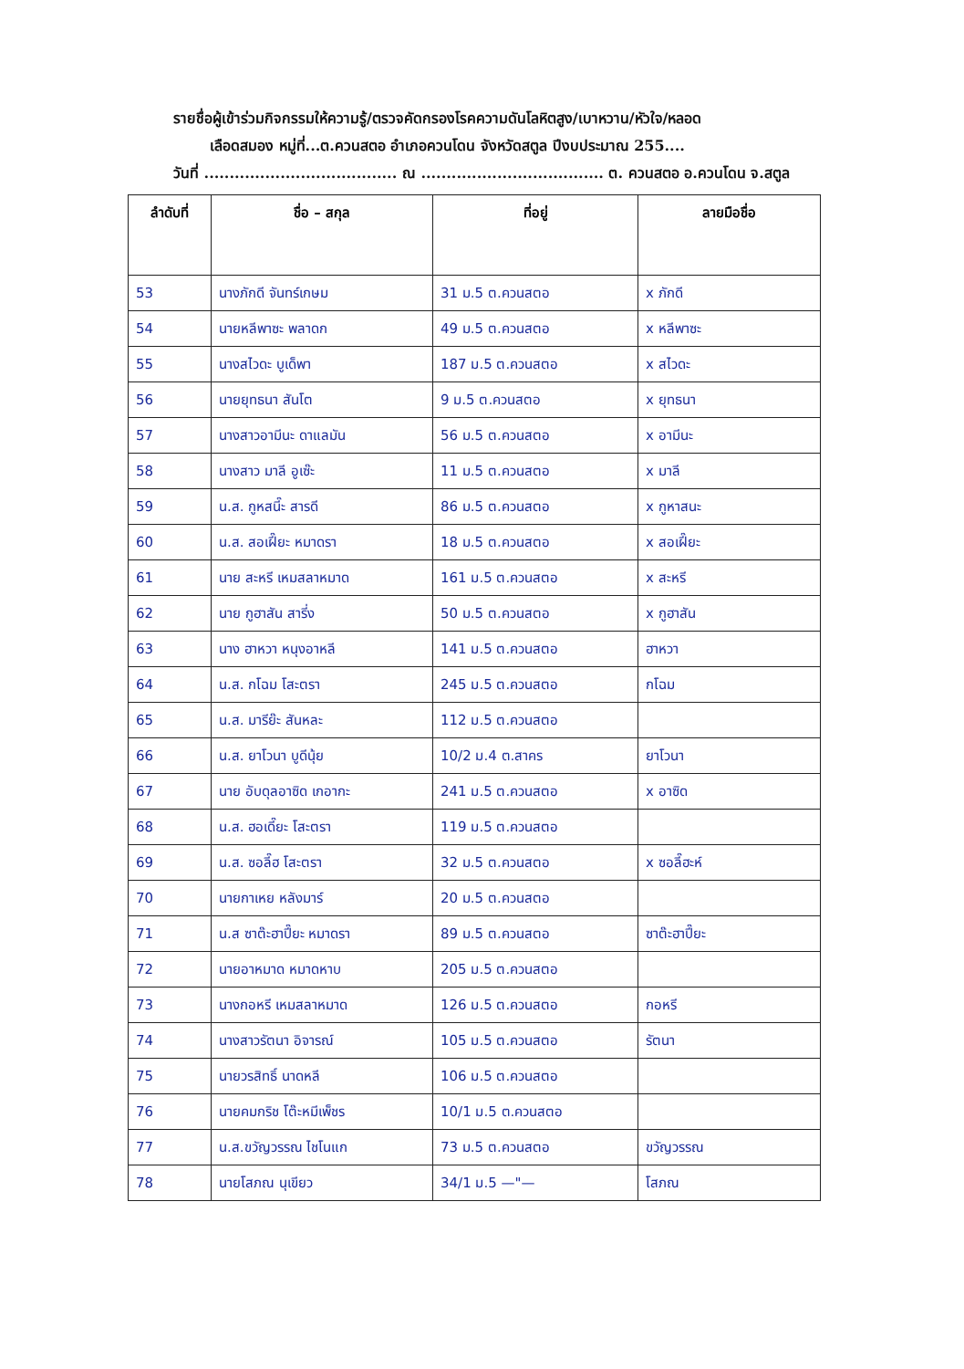รายชื่อผู้เข้าร่วมกิจกรรมให้ความรู้/ตรวจคัดกรองโรคความดันโลหิตสูง/เบาหวาน/หัวใจ/หลอด
เลือดสมอง หมู่ที่...ต.ควนสตอ อำเภอควนโดน จังหวัดสตูล ปีงบประมาณ 255....
วันที่ ...................................... ณ .................................... ต. ควนสตอ อ.ควนโดน จ.สตูล
| ลำดับที่ | ชื่อ – สกุล | ที่อยู่ | ลายมือชื่อ |
| --- | --- | --- | --- |
| 53 | นางภักดี จันทร์เกษม | 31 ม.5 ต.ควนสตอ | x ภักดี |
| 54 | นายหลีพาซะ พลาดก | 49 ม.5 ต.ควนสตอ | x หลีพาซะ |
| 55 | นางสไวดะ บูเด็พา | 187 ม.5 ต.ควนสตอ | x สไวดะ |
| 56 | นายยุทธนา สันโต | 9 ม.5 ต.ควนสตอ | x ยุทธนา |
| 57 | นางสาวอามีนะ ดาแลมัน | 56 ม.5 ต.ควนสตอ | x อามีนะ |
| 58 | นางสาว มาลี อูเซ๊ะ | 11 ม.5 ต.ควนสตอ | x มาลี |
| 59 | น.ส. กูหสนี๊ะ สารดี | 86 ม.5 ต.ควนสตอ | x กูหาสนะ |
| 60 | น.ส. สอเฝี๊ยะ หมาดรา | 18 ม.5 ต.ควนสตอ | x สอเฝี๊ยะ |
| 61 | นาย สะหรี เหมสลาหมาด | 161 ม.5 ต.ควนสตอ | x สะหรี |
| 62 | นาย กูฮาสัน สารี่ง | 50 ม.5 ต.ควนสตอ | x กูฮาสัน |
| 63 | นาง ฮาหวา หนุงอาหลี | 141 ม.5 ต.ควนสตอ | ฮาหวา |
| 64 | น.ส. กโฉม โสะตรา | 245 ม.5 ต.ควนสตอ | กโฉม |
| 65 | น.ส. มารีย๊ะ สันหละ | 112 ม.5 ต.ควนสตอ | |
| 66 | น.ส. ยาโวนา บูดีนุ้ย | 10/2 ม.4 ต.สาคร | ยาโวนา |
| 67 | นาย อับดุลอาซิด เกอากะ | 241 ม.5 ต.ควนสตอ | x อาซิด |
| 68 | น.ส. ฮอเดี๊ยะ โสะตรา | 119 ม.5 ต.ควนสตอ | |
| 69 | น.ส. ซอลี๊ฮ โสะตรา | 32 ม.5 ต.ควนสตอ | x ซอลี๊ฮะห์ |
| 70 | นายกาเหย หลังมาร์ | 20 ม.5 ต.ควนสตอ | |
| 71 | น.ส ซาต๊ะฮาปี๊ยะ หมาดรา | 89 ม.5 ต.ควนสตอ | ซาต๊ะฮาปี๊ยะ |
| 72 | นายอาหมาด หมาดหาบ | 205 ม.5 ต.ควนสตอ | |
| 73 | นางกอหรี เหมสลาหมาด | 126 ม.5 ต.ควนสตอ | กอหรี |
| 74 | นางสาวรัตนา อิจารณ์ | 105 ม.5 ต.ควนสตอ | รัตนา |
| 75 | นายวรสิทธิ์ นาดหลี | 106 ม.5 ต.ควนสตอ | |
| 76 | นายคมกริช โต๊ะหมีเพ็ชร | 10/1 ม.5 ต.ควนสตอ | |
| 77 | น.ส.ขวัญวรรณ ไชโนแก | 73 ม.5 ต.ควนสตอ | ขวัญวรรณ |
| 78 | นายโสภณ นุเขียว | 34/1 ม.5 —"— | โสภณ |